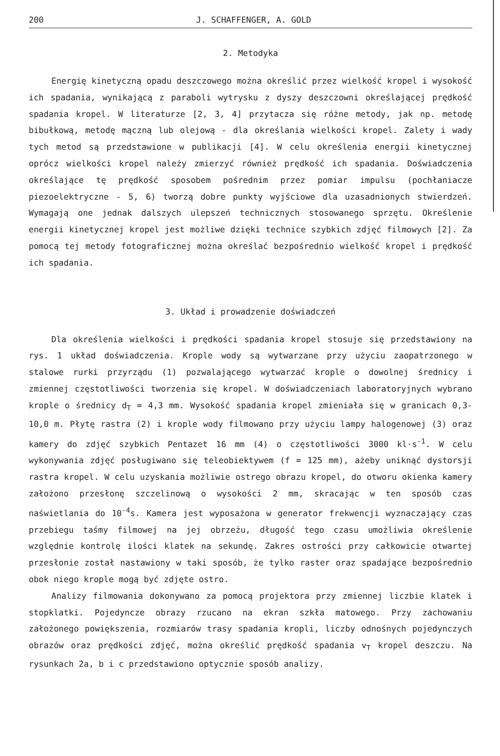200 J. SCHAFFENGER, A. GOLD
2. Metodyka
Energię kinetyczną opadu deszczowego można określić przez wielkość kropel i wysokość ich spadania, wynikającą z paraboli wytrysku z dyszy deszczowni określającej prędkość spadania kropel. W literaturze [2, 3, 4] przytacza się różne metody, jak np. metodę bibułkową, metodę mączną lub olejową - dla określania wielkości kropel. Zalety i wady tych metod są przedstawione w publikacji [4]. W celu określenia energii kinetycznej oprócz wielkości kropel należy zmierzyć również prędkość ich spadania. Doświadczenia określające tę prędkość sposobem pośrednim przez pomiar impulsu (pochłaniacze piezoelektryczne - 5, 6) tworzą dobre punkty wyjściowe dla uzasadnionych stwierdzeń. Wymagają one jednak dalszych ulepszeń technicznych stosowanego sprzętu. Określenie energii kinetycznej kropel jest możliwe dzięki technice szybkich zdjęć filmowych [2]. Za pomocą tej metody fotograficznej można określać bezpośrednio wielkość kropel i prędkość ich spadania.
3. Układ i prowadzenie doświadczeń
Dla określenia wielkości i prędkości spadania kropel stosuje się przedstawiony na rys. 1 układ doświadczenia. Krople wody są wytwarzane przy użyciu zaopatrzonego w stalowe rurki przyrządu (1) pozwalającego wytwarzać krople o dowolnej średnicy i zmiennej częstotliwości tworzenia się kropel. W doświadczeniach laboratoryjnych wybrano krople o średnicy d<sub>T</sub> = 4,3 mm. Wysokość spadania kropel zmieniała się w granicach 0,3-10,0 m. Płytę rastra (2) i krople wody filmowano przy użyciu lampy halogenowej (3) oraz kamery do zdjęć szybkich Pentazet 16 mm (4) o częstotliwości 3000 kl·s<sup>-1</sup>. W celu wykonywania zdjęć posługiwano się teleobiektywem (f = 125 mm), ażeby uniknąć dystorsji rastra kropel. W celu uzyskania możliwie ostrego obrazu kropel, do otworu okienka kamery założono przesłonę szczelinową o wysokości 2 mm, skracając w ten sposób czas naświetlania do 10<sup>-4</sup>s. Kamera jest wyposażona w generator frekwencji wyznaczający czas przebiegu taśmy filmowej na jej obrzeżu, długość tego czasu umożliwia określenie względnie kontrolę ilości klatek na sekundę. Zakres ostrości przy całkowicie otwartej przesłonie został nastawiony w taki sposób, że tylko raster oraz spadające bezpośrednio obok niego krople mogą być zdjęte ostro.
Analizy filmowania dokonywano za pomocą projektora przy zmiennej liczbie klatek i stopklatki. Pojedyncze obrazy rzucano na ekran szkła matowego. Przy zachowaniu założonego powiększenia, rozmiarów trasy spadania kropli, liczby odnośnych pojedynczych obrazów oraz prędkości zdjęć, można określić prędkość spadania v<sub>T</sub> kropel deszczu. Na rysunkach 2a, b i c przedstawiono optycznie sposób analizy.